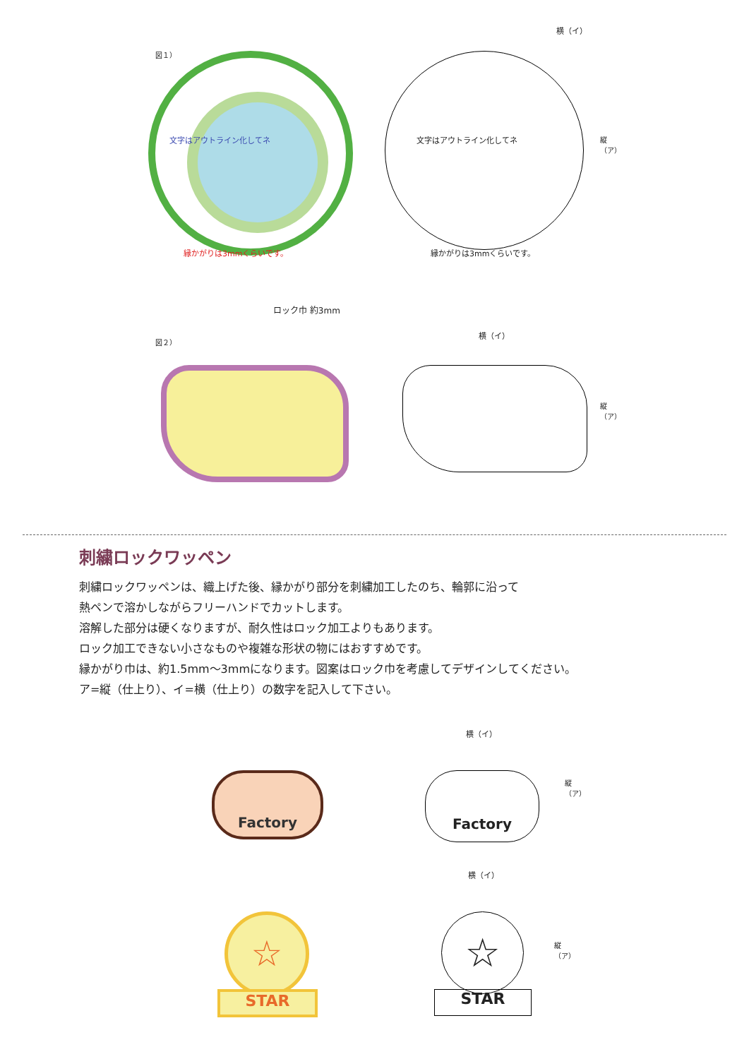図１）
文字はアウトライン化してネ
縁かがりは3mmくらいです。
横（イ）
文字はアウトライン化してネ
縁かがりは3mmくらいです。
縦（ア）
ロック巾 約3mm
図２）
横（イ）
縦（ア）
刺繍ロックワッペン
刺繍ロックワッペンは、織上げた後、縁かがり部分を刺繍加工したのち、輪郭に沿って
熱ペンで溶かしながらフリーハンドでカットします。
溶解した部分は硬くなりますが、耐久性はロック加工よりもあります。
ロック加工できない小さなものや複雑な形状の物にはおすすめです。
縁かがり巾は、約1.5mm〜3mmになります。図案はロック巾を考慮してデザインしてください。
ア=縦（仕上り）、イ=横（仕上り）の数字を記入して下さい。
Factory
横（イ）
Factory
縦（ア）
☆
STAR
横（イ）
☆
STAR
縦（ア）